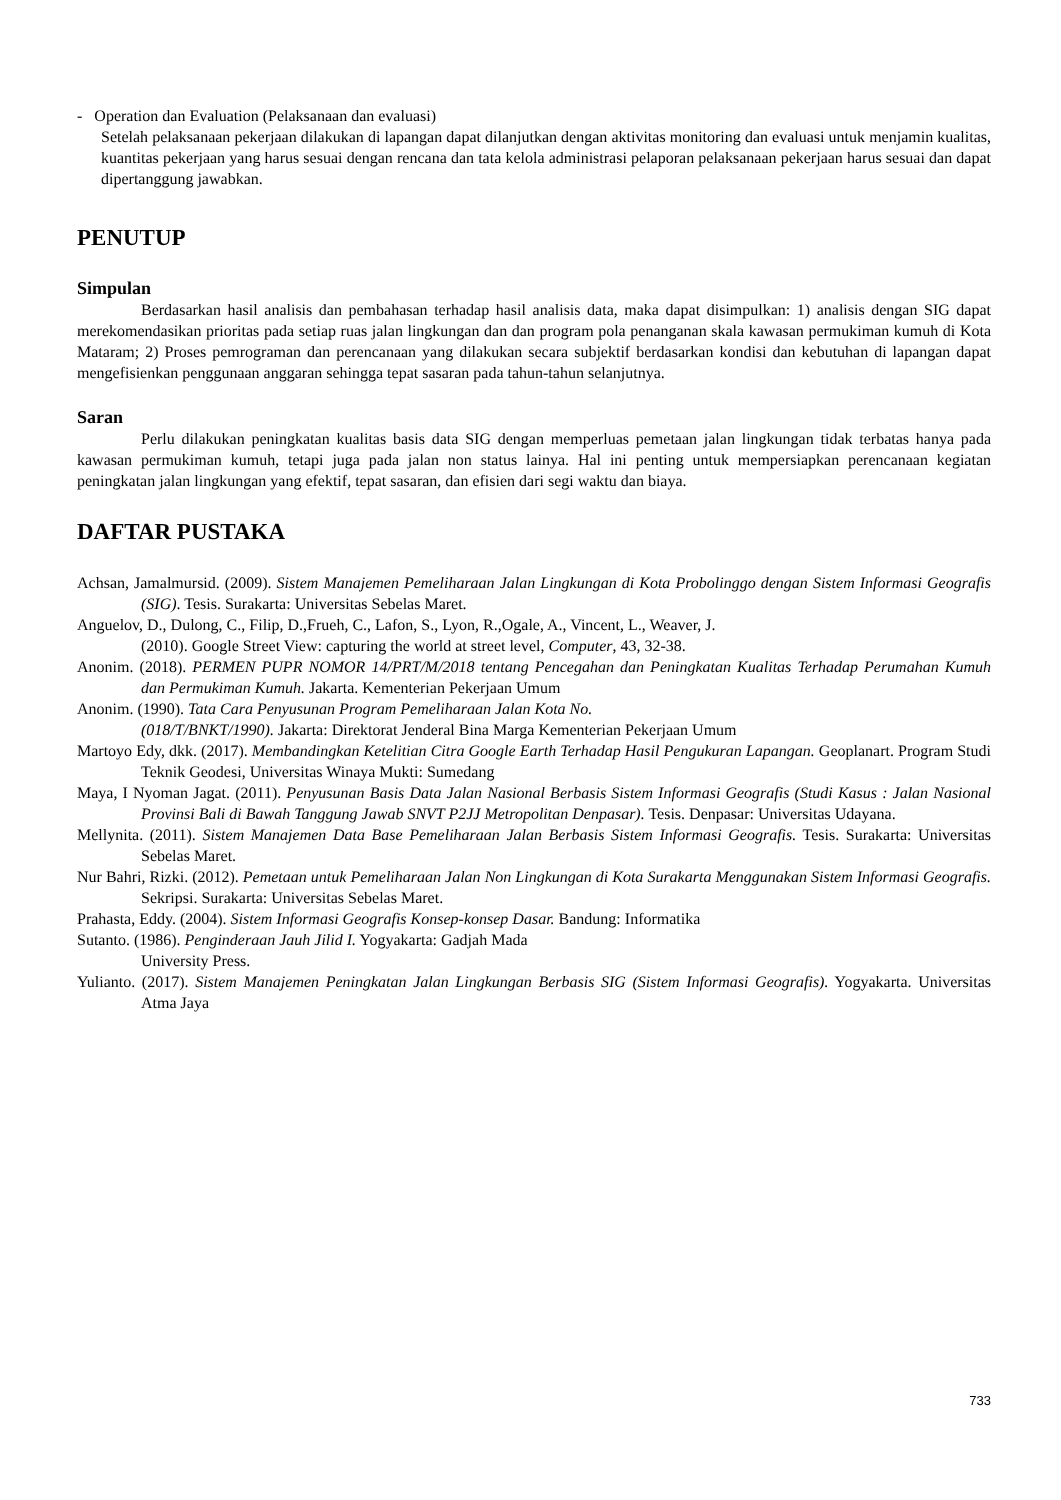- Operation dan Evaluation (Pelaksanaan dan evaluasi)
Setelah pelaksanaan pekerjaan dilakukan di lapangan dapat dilanjutkan dengan aktivitas monitoring dan evaluasi untuk menjamin kualitas, kuantitas pekerjaan yang harus sesuai dengan rencana dan tata kelola administrasi pelaporan pelaksanaan pekerjaan harus sesuai dan dapat dipertanggung jawabkan.
PENUTUP
Simpulan
Berdasarkan hasil analisis dan pembahasan terhadap hasil analisis data, maka dapat disimpulkan: 1) analisis dengan SIG dapat merekomendasikan prioritas pada setiap ruas jalan lingkungan dan dan program pola penanganan skala kawasan permukiman kumuh di Kota Mataram; 2) Proses pemrograman dan perencanaan yang dilakukan secara subjektif berdasarkan kondisi dan kebutuhan di lapangan dapat mengefisienkan penggunaan anggaran sehingga tepat sasaran pada tahun-tahun selanjutnya.
Saran
Perlu dilakukan peningkatan kualitas basis data SIG dengan memperluas pemetaan jalan lingkungan tidak terbatas hanya pada kawasan permukiman kumuh, tetapi juga pada jalan non status lainya. Hal ini penting untuk mempersiapkan perencanaan kegiatan peningkatan jalan lingkungan yang efektif, tepat sasaran, dan efisien dari segi waktu dan biaya.
DAFTAR PUSTAKA
Achsan, Jamalmursid. (2009). Sistem Manajemen Pemeliharaan Jalan Lingkungan di Kota Probolinggo dengan Sistem Informasi Geografis (SIG). Tesis. Surakarta: Universitas Sebelas Maret.
Anguelov, D., Dulong, C., Filip, D.,Frueh, C., Lafon, S., Lyon, R.,Ogale, A., Vincent, L., Weaver, J.
(2010). Google Street View: capturing the world at street level, Computer, 43, 32-38.
Anonim. (2018). PERMEN PUPR NOMOR 14/PRT/M/2018 tentang Pencegahan dan Peningkatan Kualitas Terhadap Perumahan Kumuh dan Permukiman Kumuh. Jakarta. Kementerian Pekerjaan Umum
Anonim. (1990). Tata Cara Penyusunan Program Pemeliharaan Jalan Kota No.
(018/T/BNKT/1990). Jakarta: Direktorat Jenderal Bina Marga Kementerian Pekerjaan Umum
Martoyo Edy, dkk. (2017). Membandingkan Ketelitian Citra Google Earth Terhadap Hasil Pengukuran Lapangan. Geoplanart. Program Studi Teknik Geodesi, Universitas Winaya Mukti: Sumedang
Maya, I Nyoman Jagat. (2011). Penyusunan Basis Data Jalan Nasional Berbasis Sistem Informasi Geografis (Studi Kasus : Jalan Nasional Provinsi Bali di Bawah Tanggung Jawab SNVT P2JJ Metropolitan Denpasar). Tesis. Denpasar: Universitas Udayana.
Mellynita. (2011). Sistem Manajemen Data Base Pemeliharaan Jalan Berbasis Sistem Informasi Geografis. Tesis. Surakarta: Universitas Sebelas Maret.
Nur Bahri, Rizki. (2012). Pemetaan untuk Pemeliharaan Jalan Non Lingkungan di Kota Surakarta Menggunakan Sistem Informasi Geografis. Sekripsi. Surakarta: Universitas Sebelas Maret.
Prahasta, Eddy. (2004). Sistem Informasi Geografis Konsep-konsep Dasar. Bandung: Informatika
Sutanto. (1986). Penginderaan Jauh Jilid I. Yogyakarta: Gadjah Mada
University Press.
Yulianto. (2017). Sistem Manajemen Peningkatan Jalan Lingkungan Berbasis SIG (Sistem Informasi Geografis). Yogyakarta. Universitas Atma Jaya
733